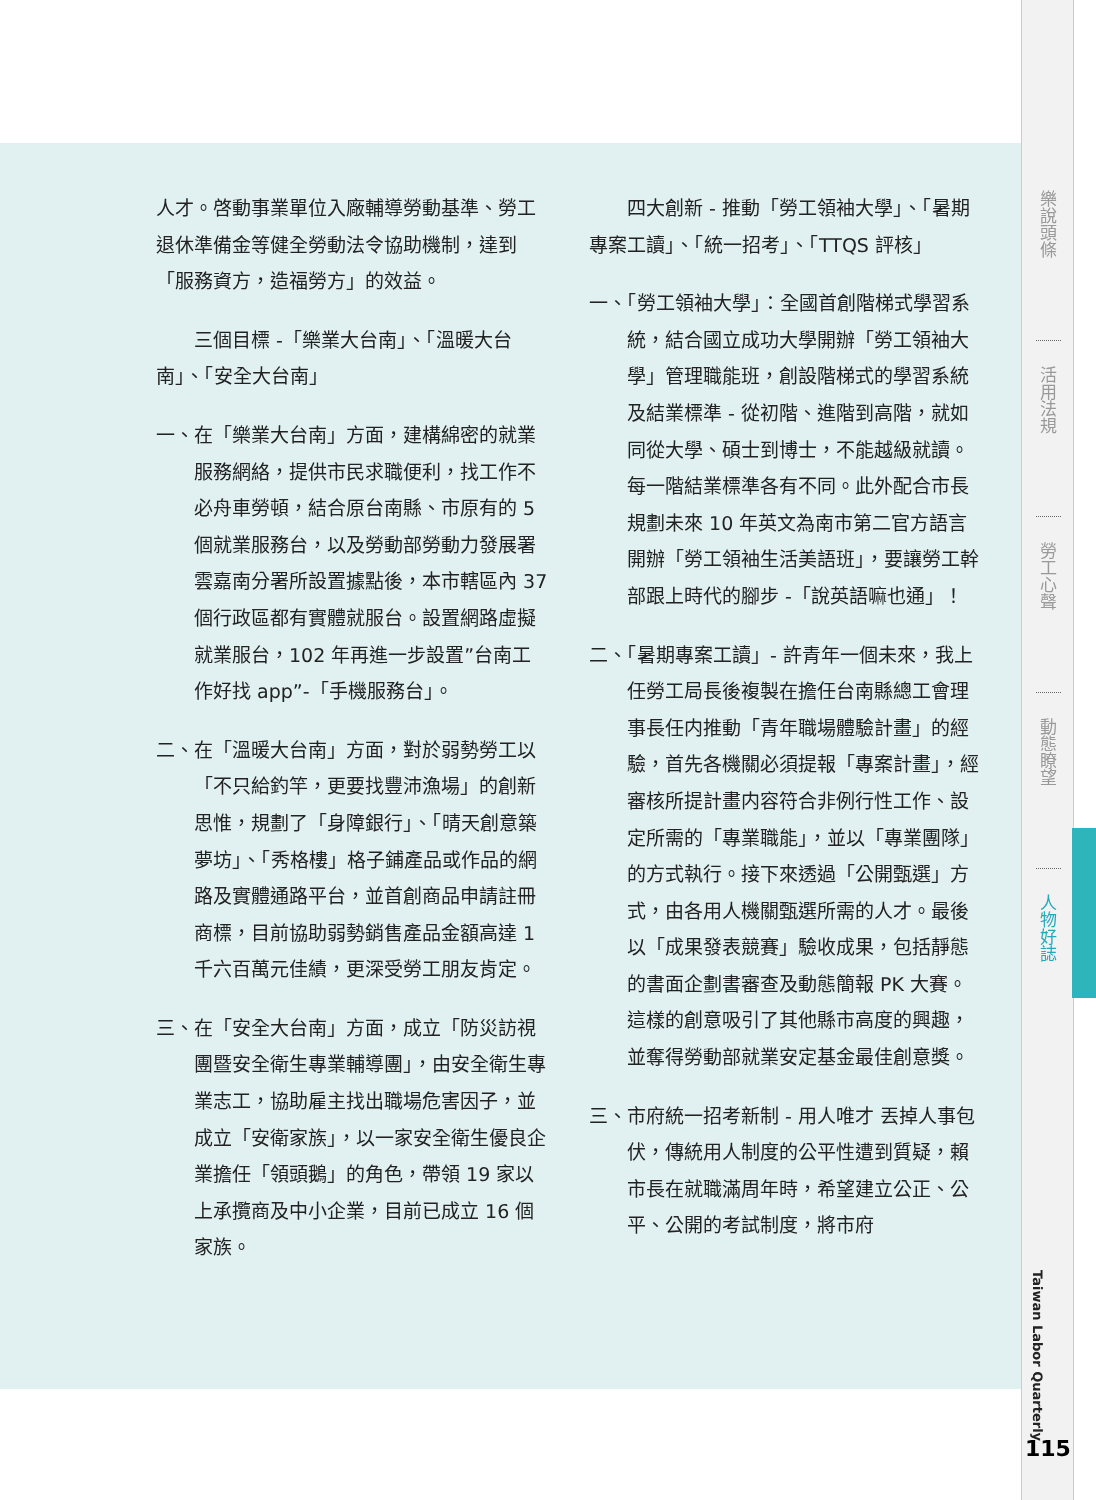人才。啓動事業單位入廠輔導勞動基準、勞工退休準備金等健全勞動法令協助機制，達到「服務資方，造福勞方」的效益。
三個目標 -「樂業大台南」、「溫暖大台南」、「安全大台南」
一、在「樂業大台南」方面，建構綿密的就業服務網絡，提供市民求職便利，找工作不必舟車勞頓，結合原台南縣、市原有的 5 個就業服務台，以及勞動部勞動力發展署雲嘉南分署所設置據點後，本市轄區內 37 個行政區都有實體就服台。設置網路虛擬就業服台，102 年再進一步設置”台南工作好找 app”-「手機服務台」。
二、在「溫暖大台南」方面，對於弱勢勞工以「不只給釣竿，更要找豐沛漁場」的創新思惟，規劃了「身障銀行」、「晴天創意築夢坊」、「秀格樓」格子鋪產品或作品的網路及實體通路平台，並首創商品申請註冊商標，目前協助弱勢銷售產品金額高達 1 千六百萬元佳績，更深受勞工朋友肯定。
三、在「安全大台南」方面，成立「防災訪視團暨安全衛生專業輔導團」，由安全衛生專業志工，協助雇主找出職場危害因子，並成立「安衛家族」，以一家安全衛生優良企業擔任「領頭鵝」的角色，帶領 19 家以上承攬商及中小企業，目前已成立 16 個家族。
四大創新 - 推動「勞工領袖大學」、「暑期專案工讀」、「統一招考」、「TTQS 評核」
一、「勞工領袖大學」：全國首創階梯式學習系統，結合國立成功大學開辦「勞工領袖大學」管理職能班，創設階梯式的學習系統及結業標準 - 從初階、進階到高階，就如同從大學、碩士到博士，不能越級就讀。每一階結業標準各有不同。此外配合市長規劃未來 10 年英文為南市第二官方語言開辦「勞工領袖生活美語班」，要讓勞工幹部跟上時代的腳步 -「說英語嘛也通」！
二、「暑期專案工讀」- 許青年一個未來，我上任勞工局長後複製在擔任台南縣總工會理事長任内推動「青年職場體驗計畫」的經驗，首先各機關必須提報「專案計畫」，經審核所提計畫内容符合非例行性工作、設定所需的「專業職能」，並以「專業團隊」的方式執行。接下來透過「公開甄選」方式，由各用人機關甄選所需的人才。最後以「成果發表競賽」驗收成果，包括靜態的書面企劃書審查及動態簡報 PK 大賽。這樣的創意吸引了其他縣市高度的興趣，並奪得勞動部就業安定基金最佳創意獎。
三、市府統一招考新制 - 用人唯才 丟掉人事包伏，傳統用人制度的公平性遭到質疑，賴市長在就職滿周年時，希望建立公正、公平、公開的考試制度，將市府
樂說頭條
活用法規
勞工心聲
動態瞭望
人物好誌
Taiwan Labor Quarterly
115